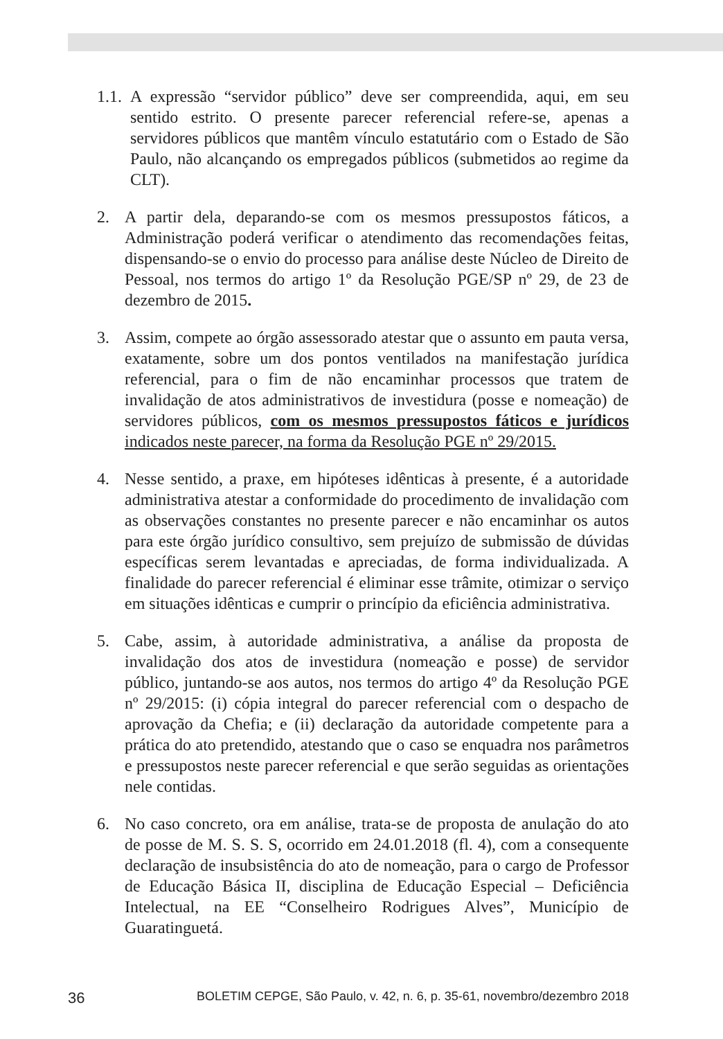1.1. A expressão “servidor público” deve ser compreendida, aqui, em seu sentido estrito. O presente parecer referencial refere-se, apenas a servidores públicos que mantêm vínculo estatutário com o Estado de São Paulo, não alcançando os empregados públicos (submetidos ao regime da CLT).
2. A partir dela, deparando-se com os mesmos pressupostos fáticos, a Administração poderá verificar o atendimento das recomendações feitas, dispensando-se o envio do processo para análise deste Núcleo de Direito de Pessoal, nos termos do artigo 1º da Resolução PGE/SP nº 29, de 23 de dezembro de 2015.
3. Assim, compete ao órgão assessorado atestar que o assunto em pauta versa, exatamente, sobre um dos pontos ventilados na manifestação jurídica referencial, para o fim de não encaminhar processos que tratem de invalidação de atos administrativos de investidura (posse e nomeação) de servidores públicos, com os mesmos pressupostos fáticos e jurídicos indicados neste parecer, na forma da Resolução PGE nº 29/2015.
4. Nesse sentido, a praxe, em hipóteses idênticas à presente, é a autoridade administrativa atestar a conformidade do procedimento de invalidação com as observações constantes no presente parecer e não encaminhar os autos para este órgão jurídico consultivo, sem prejuízo de submissão de dúvidas específicas serem levantadas e apreciadas, de forma individualizada. A finalidade do parecer referencial é eliminar esse trâmite, otimizar o serviço em situações idênticas e cumprir o princípio da eficiência administrativa.
5. Cabe, assim, à autoridade administrativa, a análise da proposta de invalidação dos atos de investidura (nomeação e posse) de servidor público, juntando-se aos autos, nos termos do artigo 4º da Resolução PGE nº 29/2015: (i) cópia integral do parecer referencial com o despacho de aprovação da Chefia; e (ii) declaração da autoridade competente para a prática do ato pretendido, atestando que o caso se enquadra nos parâmetros e pressupostos neste parecer referencial e que serão seguidas as orientações nele contidas.
6. No caso concreto, ora em análise, trata-se de proposta de anulação do ato de posse de M. S. S. S, ocorrido em 24.01.2018 (fl. 4), com a consequente declaração de insubsistência do ato de nomeação, para o cargo de Professor de Educação Básica II, disciplina de Educação Especial – Deficiência Intelectual, na EE “Conselheiro Rodrigues Alves”, Município de Guaratinguetá.
36 BOLETIM CEPGE, São Paulo, v. 42, n. 6, p. 35-61, novembro/dezembro 2018